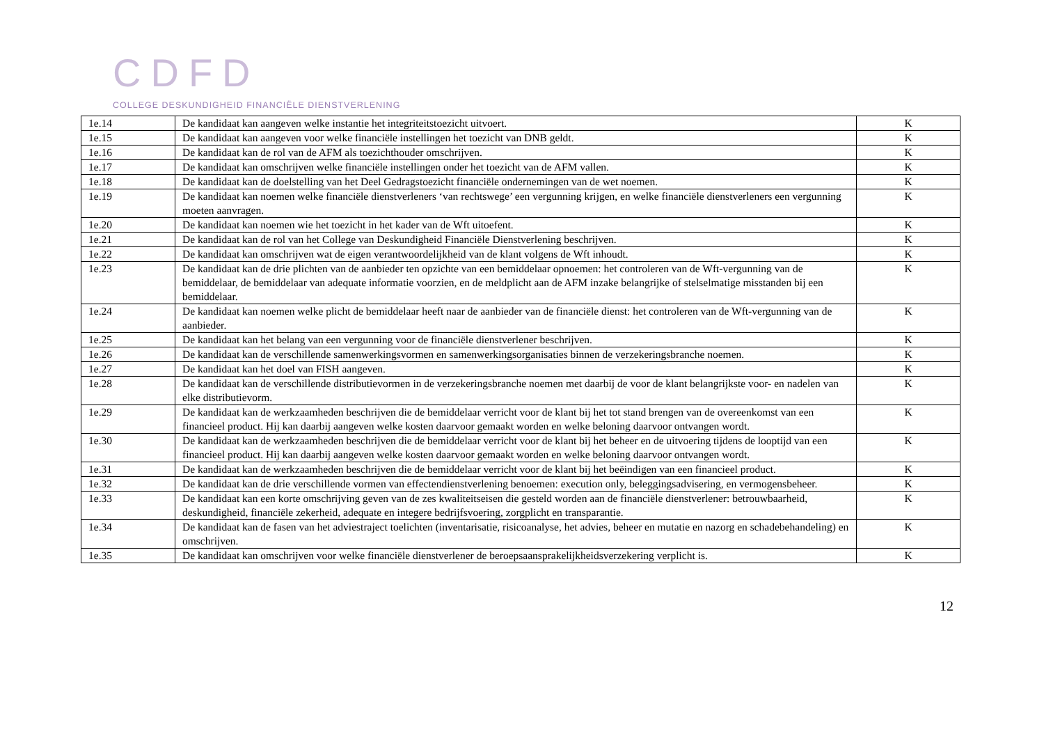CDFD
COLLEGE DESKUNDIGHEID FINANCIËLE DIENSTVERLENING
| 1e.14 | De kandidaat kan aangeven welke instantie het integriteitstoezicht uitvoert. | K |
| 1e.15 | De kandidaat kan aangeven voor welke financiële instellingen het toezicht van DNB geldt. | K |
| 1e.16 | De kandidaat kan de rol van de AFM als toezichthouder omschrijven. | K |
| 1e.17 | De kandidaat kan omschrijven welke financiële instellingen onder het toezicht van de AFM vallen. | K |
| 1e.18 | De kandidaat kan de doelstelling van het Deel Gedragstoezicht financiële ondernemingen van de wet noemen. | K |
| 1e.19 | De kandidaat kan noemen welke financiële dienstverleners ‘van rechtswege’ een vergunning krijgen, en welke financiële dienstverleners een vergunning moeten aanvragen. | K |
| 1e.20 | De kandidaat kan noemen wie het toezicht in het kader van de Wft uitoefent. | K |
| 1e.21 | De kandidaat kan de rol van het College van Deskundigheid Financiële Dienstverlening beschrijven. | K |
| 1e.22 | De kandidaat kan omschrijven wat de eigen verantwoordelijkheid van de klant volgens de Wft inhoudt. | K |
| 1e.23 | De kandidaat kan de drie plichten van de aanbieder ten opzichte van een bemiddelaar opnoemen: het controleren van de Wft-vergunning van de bemiddelaar, de bemiddelaar van adequate informatie voorzien, en de meldplicht aan de AFM inzake belangrijke of stelselmatige misstanden bij een bemiddelaar. | K |
| 1e.24 | De kandidaat kan noemen welke plicht de bemiddelaar heeft naar de aanbieder van de financiële dienst: het controleren van de Wft-vergunning van de aanbieder. | K |
| 1e.25 | De kandidaat kan het belang van een vergunning voor de financiële dienstverlener beschrijven. | K |
| 1e.26 | De kandidaat kan de verschillende samenwerkingsvormen en samenwerkingsorganisaties binnen de verzekeringsbranche noemen. | K |
| 1e.27 | De kandidaat kan het doel van FISH aangeven. | K |
| 1e.28 | De kandidaat kan de verschillende distributievormen in de verzekeringsbranche noemen met daarbij de voor de klant belangrijkste voor- en nadelen van elke distributievorm. | K |
| 1e.29 | De kandidaat kan de werkzaamheden beschrijven die de bemiddelaar verricht voor de klant bij het tot stand brengen van de overeenkomst van een financieel product. Hij kan daarbij aangeven welke kosten daarvoor gemaakt worden en welke beloning daarvoor ontvangen wordt. | K |
| 1e.30 | De kandidaat kan de werkzaamheden beschrijven die de bemiddelaar verricht voor de klant bij het beheer en de uitvoering tijdens de looptijd van een financieel product. Hij kan daarbij aangeven welke kosten daarvoor gemaakt worden en welke beloning daarvoor ontvangen wordt. | K |
| 1e.31 | De kandidaat kan de werkzaamheden beschrijven die de bemiddelaar verricht voor de klant bij het beëindigen van een financieel product. | K |
| 1e.32 | De kandidaat kan de drie verschillende vormen van effectendienstverlening benoemen: execution only, beleggingsadvisering, en vermogensbeheer. | K |
| 1e.33 | De kandidaat kan een korte omschrijving geven van de zes kwaliteitseisen die gesteld worden aan de financiële dienstverlener: betrouwbaarheid, deskundigheid, financiële zekerheid, adequate en integere bedrijfsvoering, zorgplicht en transparantie. | K |
| 1e.34 | De kandidaat kan de fasen van het adviestraject toelichten (inventarisatie, risicoanalyse, het advies, beheer en mutatie en nazorg en schadebehandeling) en omschrijven. | K |
| 1e.35 | De kandidaat kan omschrijven voor welke financiële dienstverlener de beroepsaansprakelijkheidsverzekering verplicht is. | K |
12